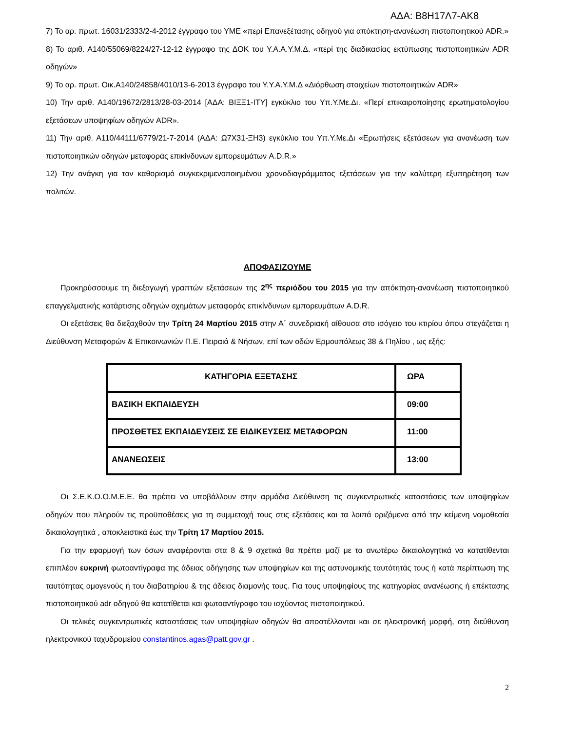ΑΔΑ: Β8Η17Λ7-ΑΚ8
7) Το αρ. πρωτ. 16031/2333/2-4-2012 έγγραφο του ΥΜΕ «περί Επανεξέτασης οδηγού για απόκτηση-ανανέωση πιστοποιητικού ADR.»
8) Το αριθ. Α140/55069/8224/27-12-12 έγγραφο της ΔΟΚ του Υ.Α.Α.Υ.Μ.Δ. «περί της διαδικασίας εκτύπωσης πιστοποιητικών ADR οδηγών»
9) Το αρ. πρωτ. Οικ.Α140/24858/4010/13-6-2013 έγγραφο του Υ.Υ.Α.Υ.Μ.Δ «Διόρθωση στοιχείων πιστοποιητικών ADR»
10) Την αριθ. Α140/19672/2813/28-03-2014 [ΑΔΑ: ΒΙΞΞ1-ΙΤΥ] εγκύκλιο του Υπ.Υ.Με.Δι. «Περί επικαιροποίησης ερωτηματολογίου εξετάσεων υποψηφίων οδηγών ADR».
11) Την αριθ. Α110/44111/6779/21-7-2014 (ΑΔΑ: Ω7Χ31-ΞΗ3) εγκύκλιο του Υπ.Υ.Με.Δι «Ερωτήσεις εξετάσεων για ανανέωση των πιστοποιητικών οδηγών μεταφοράς επικίνδυνων εμπορευμάτων A.D.R.»
12) Την ανάγκη για τον καθορισμό συγκεκριμενοποιημένου χρονοδιαγράμματος εξετάσεων για την καλύτερη εξυπηρέτηση των πολιτών.
ΑΠΟΦΑΣΙΖΟΥΜΕ
Προκηρύσσουμε τη διεξαγωγή γραπτών εξετάσεων της 2<sup>ης</sup> περιόδου του 2015 για την απόκτηση-ανανέωση πιστοποιητικού επαγγελματικής κατάρτισης οδηγών οχημάτων μεταφοράς επικίνδυνων εμπορευμάτων A.D.R.
Οι εξετάσεις θα διεξαχθούν την Τρίτη 24 Μαρτίου 2015 στην Α΄ συνεδριακή αίθουσα στο ισόγειο του κτιρίου όπου στεγάζεται η Διεύθυνση Μεταφορών & Επικοινωνιών Π.Ε. Πειραιά & Νήσων, επί των οδών Ερμουπόλεως 38 & Πηλίου , ως εξής:
| ΚΑΤΗΓΟΡΙΑ ΕΞΕΤΑΣΗΣ | ΩΡΑ |
| --- | --- |
| ΒΑΣΙΚΗ ΕΚΠΑΙΔΕΥΣΗ | 09:00 |
| ΠΡΟΣΘΕΤΕΣ ΕΚΠΑΙΔΕΥΣΕΙΣ ΣΕ ΕΙΔΙΚΕΥΣΕΙΣ ΜΕΤΑΦΟΡΩΝ | 11:00 |
| ΑΝΑΝΕΩΣΕΙΣ | 13:00 |
Οι Σ.Ε.Κ.Ο.Ο.Μ.Ε.Ε. θα πρέπει να υποβάλλουν στην αρμόδια Διεύθυνση τις συγκεντρωτικές καταστάσεις των υποψηφίων οδηγών που πληρούν τις προϋποθέσεις για τη συμμετοχή τους στις εξετάσεις και τα λοιπά οριζόμενα από την κείμενη νομοθεσία δικαιολογητικά , αποκλειστικά έως την Τρίτη 17 Μαρτίου 2015.
Για την εφαρμογή των όσων αναφέρονται στα 8 & 9 σχετικά θα πρέπει μαζί με τα ανωτέρω δικαιολογητικά να κατατίθενται επιπλέον ευκρινή φωτοαντίγραφα της άδειας οδήγησης των υποψηφίων και της αστυνομικής ταυτότητάς τους ή κατά περίπτωση της ταυτότητας ομογενούς ή του διαβατηρίου & της άδειας διαμονής τους. Για τους υποψηφίους της κατηγορίας ανανέωσης ή επέκτασης πιστοποιητικού adr οδηγού θα κατατίθεται και φωτοαντίγραφο του ισχύοντος πιστοποιητικού.
Οι τελικές συγκεντρωτικές καταστάσεις των υποψηφίων οδηγών θα αποστέλλονται και σε ηλεκτρονική μορφή, στη διεύθυνση ηλεκτρονικού ταχυδρομείου constantinos.agas@patt.gov.gr .
2